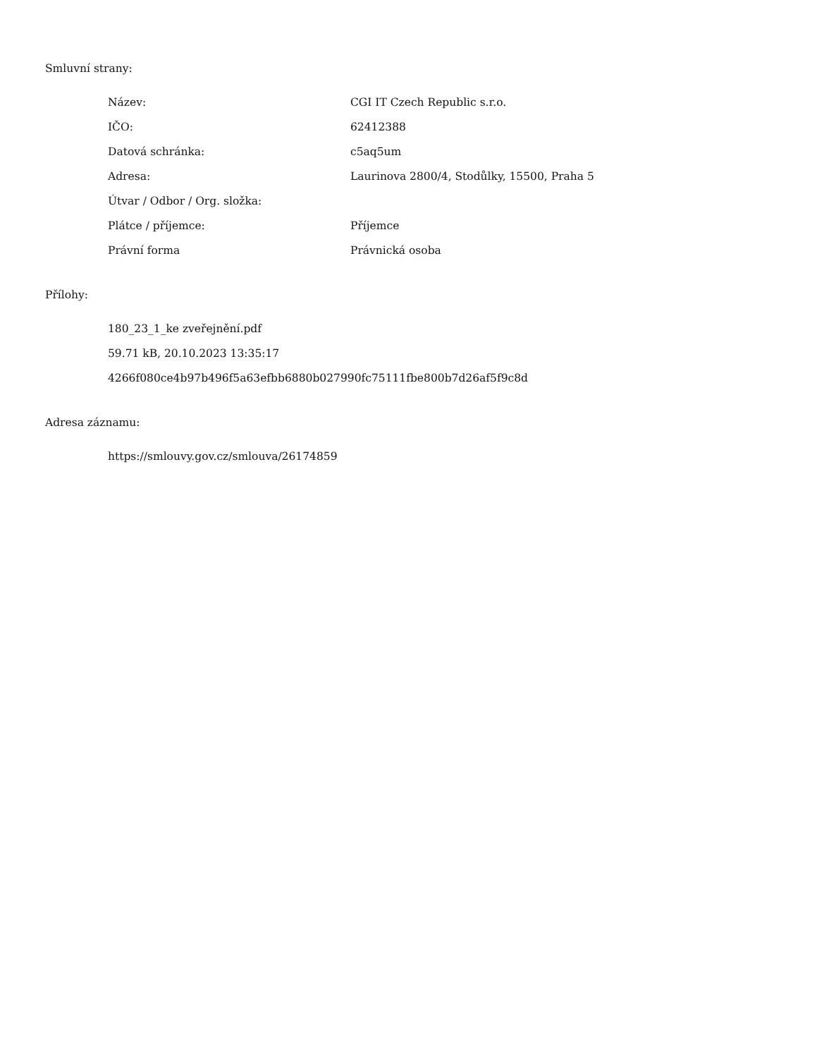Smluvní strany:
| Název: | CGI IT Czech Republic s.r.o. |
| IČO: | 62412388 |
| Datová schránka: | c5aq5um |
| Adresa: | Laurinova 2800/4, Stodůlky, 15500, Praha 5 |
| Útvar / Odbor / Org. složka: | |
| Plátce / příjemce: | Příjemce |
| Právní forma | Právnická osoba |
Přílohy:
180_23_1_ke zveřejnění.pdf
59.71 kB, 20.10.2023 13:35:17
4266f080ce4b97b496f5a63efbb6880b027990fc75111fbe800b7d26af5f9c8d
Adresa záznamu:
https://smlouvy.gov.cz/smlouva/26174859